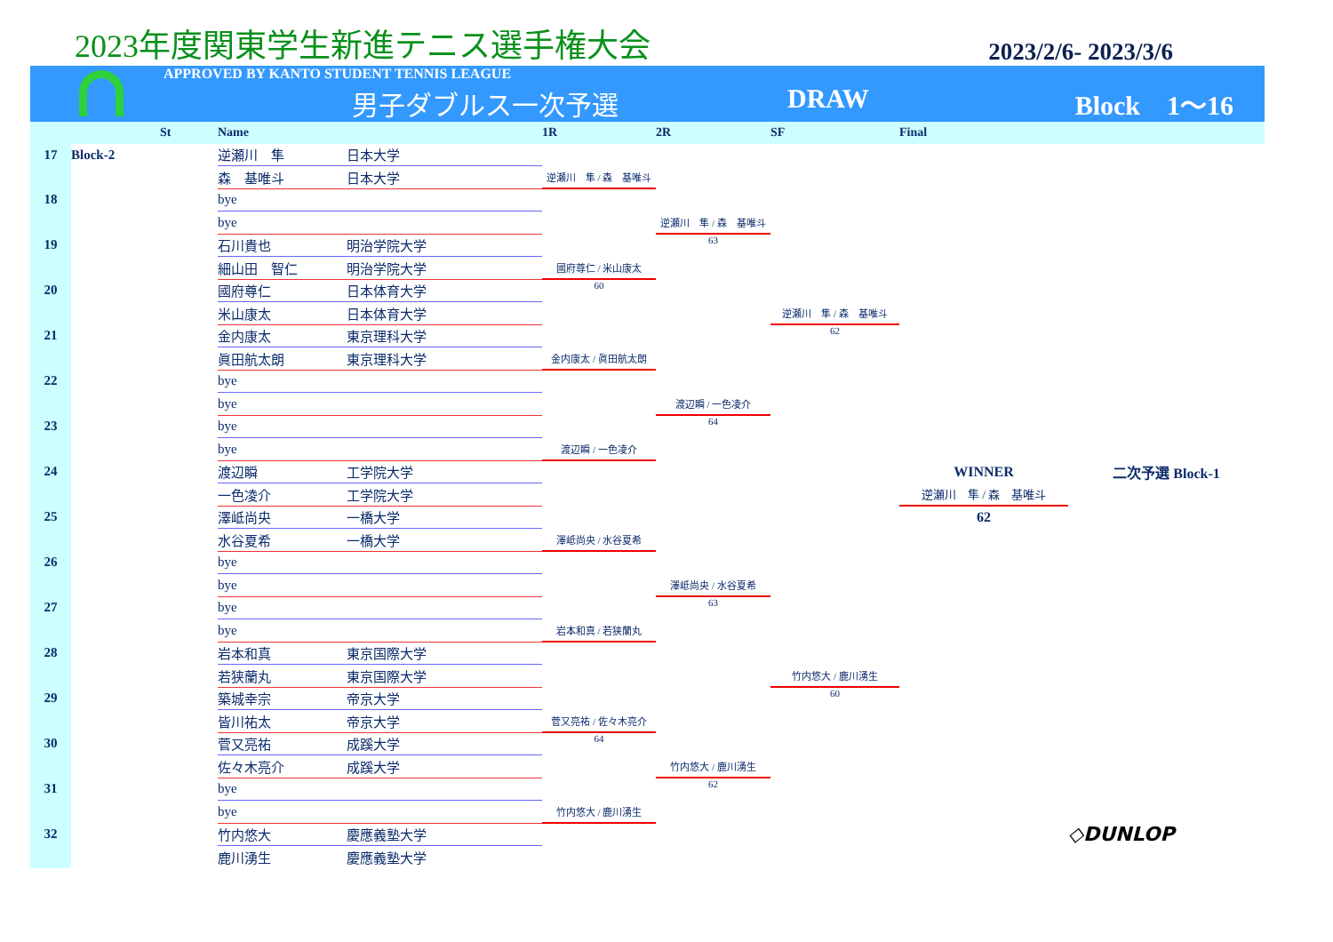2023年度関東学生新進テニス選手権大会
2023/2/6- 2023/3/6
APPROVED BY KANTO STUDENT TENNIS LEAGUE
男子ダブルス一次予選 DRAW Block　1〜16
| | | St | Name | | 1R | 2R | SF | Final | |
| --- | --- | --- | --- | --- | --- | --- | --- | --- | --- |
| 17 | Block-2 | | 逆瀬川 隼 | 日本大学 | | | | | |
| | | | 森 基唯斗 | 日本大学 | 逆瀬川 隼 / 森 基唯斗 | | | | |
| 18 | | | bye | | | | | | |
| | | | bye | | | 逆瀬川 隼 / 森 基唯斗 | | | |
| 19 | | | 石川貴也 | 明治学院大学 | | 63 | | | |
| | | | 細山田 智仁 | 明治学院大学 | 國府尊仁 / 米山康太 | | | | |
| 20 | | | 國府尊仁 | 日本体育大学 | 60 | | | | |
| | | | 米山康太 | 日本体育大学 | | | 逆瀬川 隼 / 森 基唯斗 | | |
| 21 | | | 金内康太 | 東京理科大学 | | | 62 | | |
| | | | 眞田航太朗 | 東京理科大学 | 金内康太 / 眞田航太朗 | | | | |
| 22 | | | bye | | | | | | |
| | | | bye | | | 渡辺瞬 / 一色凌介 | | | |
| 23 | | | bye | | | 64 | | | |
| | | | bye | | 渡辺瞬 / 一色凌介 | | | | |
| 24 | | | 渡辺瞬 | 工学院大学 | | | | WINNER | 二次予選 Block-1 |
| | | | 一色凌介 | 工学院大学 | | | | 逆瀬川 隼 / 森 基唯斗 | |
| 25 | | | 澤岻尚央 | 一橋大学 | | | | 62 | |
| | | | 水谷夏希 | 一橋大学 | 澤岻尚央 / 水谷夏希 | | | | |
| 26 | | | bye | | | | | | |
| | | | bye | | | 澤岻尚央 / 水谷夏希 | | | |
| 27 | | | bye | | | 63 | | | |
| | | | bye | | 岩本和真 / 若狭蘭丸 | | | | |
| 28 | | | 岩本和真 | 東京国際大学 | | | | | |
| | | | 若狭蘭丸 | 東京国際大学 | | | 竹内悠大 / 鹿川湧生 | | |
| 29 | | | 築城幸宗 | 帝京大学 | | | 60 | | |
| | | | 皆川祐太 | 帝京大学 | 菅又亮祐 / 佐々木亮介 | | | | |
| 30 | | | 菅又亮祐 | 成蹊大学 | 64 | | | | |
| | | | 佐々木亮介 | 成蹊大学 | | 竹内悠大 / 鹿川湧生 | | | |
| 31 | | | bye | | | 62 | | | |
| | | | bye | | 竹内悠大 / 鹿川湧生 | | | | |
| 32 | | | 竹内悠大 | 慶應義塾大学 | | | | | ◇DUNLOP |
| | | | 鹿川湧生 | 慶應義塾大学 | | | | | |